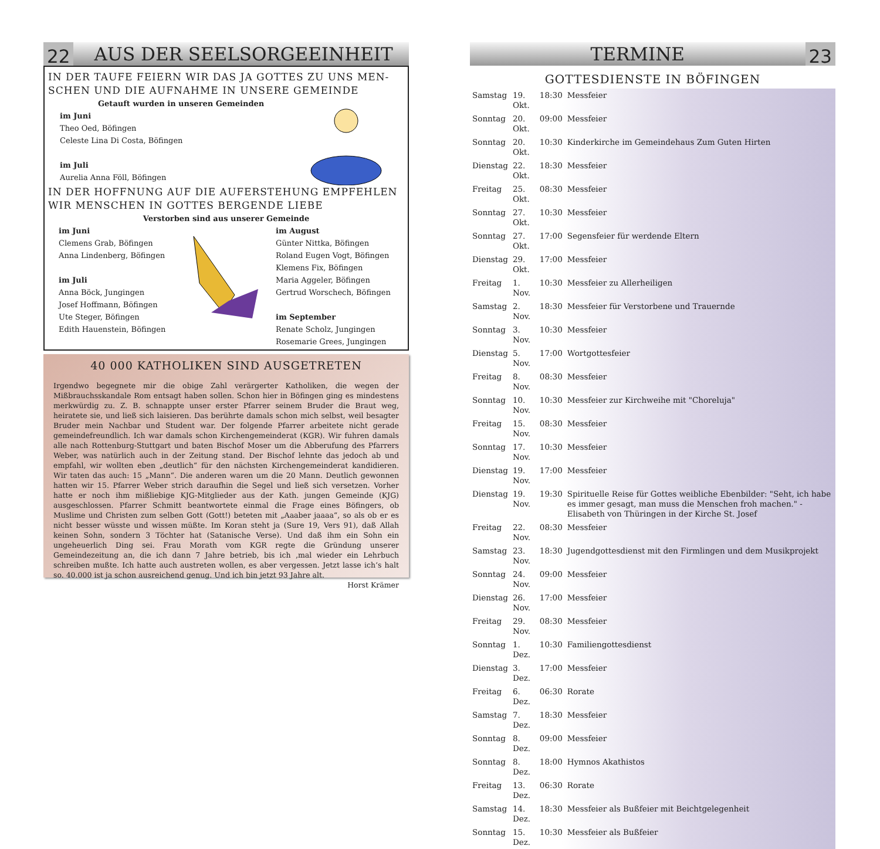22 AUS DER SEELSORGEEINHEIT
IN DER TAUFE FEIERN WIR DAS JA GOTTES ZU UNS MEN-SCHEN UND DIE AUFNAHME IN UNSERE GEMEINDE
Getauft wurden in unseren Gemeinden
im Juni
Theo Oed, Böfingen
Celeste Lina Di Costa, Böfingen
im Juli
Aurelia Anna Föll, Böfingen
IN DER HOFFNUNG AUF DIE AUFERSTEHUNG EMPFEHLEN WIR MENSCHEN IN GOTTES BERGENDE LIEBE
Verstorben sind aus unserer Gemeinde
im Juni
Clemens Grab, Böfingen
Anna Lindenberg, Böfingen
im Juli
Anna Böck, Jungingen
Josef Hoffmann, Böfingen
Ute Steger, Böfingen
Edith Hauenstein, Böfingen
im August
Günter Nittka, Böfingen
Roland Eugen Vogt, Böfingen
Klemens Fix, Böfingen
Maria Aggeler, Böfingen
Gertrud Worschech, Böfingen
im September
Renate Scholz, Jungingen
Rosemarie Grees, Jungingen
40 000 KATHOLIKEN SIND AUSGETRETEN
Irgendwo begegnete mir die obige Zahl verärgerter Katholiken, die wegen der Mißbrauchsskandale Rom entsagt haben sollen. Schon hier in Böfingen ging es mindestens merkwürdig zu. Z. B. schnappte unser erster Pfarrer seinem Bruder die Braut weg, heiratete sie, und ließ sich laisieren. Das berührte damals schon mich selbst, weil besagter Bruder mein Nachbar und Student war. Der folgende Pfarrer arbeitete nicht gerade gemeindefreundlich. Ich war damals schon Kirchengemeinderat (KGR). Wir fuhren damals alle nach Rottenburg-Stuttgart und baten Bischof Moser um die Abberufung des Pfarrers Weber, was natürlich auch in der Zeitung stand. Der Bischof lehnte das jedoch ab und empfahl, wir wollten eben „deutlich“ für den nächsten Kirchengemeinderat kandidieren. Wir taten das auch: 15 „Mann“. Die anderen waren um die 20 Mann. Deutlich gewonnen hatten wir 15. Pfarrer Weber strich daraufhin die Segel und ließ sich versetzen. Vorher hatte er noch ihm mißliebige KJG-Mitglieder aus der Kath. jungen Gemeinde (KJG) ausgeschlossen. Pfarrer Schmitt beantwortete einmal die Frage eines Böfingers, ob Muslime und Christen zum selben Gott (Gott!) beteten mit „Aaaber jaaaa“, so als ob er es nicht besser wüsste und wissen müßte. Im Koran steht ja (Sure 19, Vers 91), daß Allah keinen Sohn, sondern 3 Töchter hat (Satanische Verse). Und daß ihm ein Sohn ein ungeheuerlich Ding sei. Frau Morath vom KGR regte die Gründung unserer Gemeindezeitung an, die ich dann 7 Jahre betrieb, bis ich ‚mal wieder ein Lehrbuch schreiben mußte. Ich hatte auch austreten wollen, es aber vergessen. Jetzt lasse ich‘s halt so. 40.000 ist ja schon ausreichend genug. Und ich bin jetzt 93 Jahre alt.
Horst Krämer
TERMINE 23
GOTTESDIENSTE IN BÖFINGEN
| Samstag | 19. Okt. | 18:30 | Messfeier |
| Sonntag | 20. Okt. | 09:00 | Messfeier |
| Sonntag | 20. Okt. | 10:30 | Kinderkirche im Gemeindehaus Zum Guten Hirten |
| Dienstag | 22. Okt. | 18:30 | Messfeier |
| Freitag | 25. Okt. | 08:30 | Messfeier |
| Sonntag | 27. Okt. | 10:30 | Messfeier |
| Sonntag | 27. Okt. | 17:00 | Segensfeier für werdende Eltern |
| Dienstag | 29. Okt. | 17:00 | Messfeier |
| Freitag | 1. Nov. | 10:30 | Messfeier zu Allerheiligen |
| Samstag | 2. Nov. | 18:30 | Messfeier für Verstorbene und Trauernde |
| Sonntag | 3. Nov. | 10:30 | Messfeier |
| Dienstag | 5. Nov. | 17:00 | Wortgottesfeier |
| Freitag | 8. Nov. | 08:30 | Messfeier |
| Sonntag | 10. Nov. | 10:30 | Messfeier zur Kirchweihe mit "Choreluja" |
| Freitag | 15. Nov. | 08:30 | Messfeier |
| Sonntag | 17. Nov. | 10:30 | Messfeier |
| Dienstag | 19. Nov. | 17:00 | Messfeier |
| Dienstag | 19. Nov. | 19:30 | Spirituelle Reise für Gottes weibliche Ebenbilder: "Seht, ich habe es immer gesagt, man muss die Menschen froh machen." - Elisabeth von Thüringen in der Kirche St. Josef |
| Freitag | 22. Nov. | 08:30 | Messfeier |
| Samstag | 23. Nov. | 18:30 | Jugendgottesdienst mit den Firmlingen und dem Musikprojekt |
| Sonntag | 24. Nov. | 09:00 | Messfeier |
| Dienstag | 26. Nov. | 17:00 | Messfeier |
| Freitag | 29. Nov. | 08:30 | Messfeier |
| Sonntag | 1. Dez. | 10:30 | Familiengottesdienst |
| Dienstag | 3. Dez. | 17:00 | Messfeier |
| Freitag | 6. Dez. | 06:30 | Rorate |
| Samstag | 7. Dez. | 18:30 | Messfeier |
| Sonntag | 8. Dez. | 09:00 | Messfeier |
| Sonntag | 8. Dez. | 18:00 | Hymnos Akathistos |
| Freitag | 13. Dez. | 06:30 | Rorate |
| Samstag | 14. Dez. | 18:30 | Messfeier als Bußfeier mit Beichtgelegenheit |
| Sonntag | 15. Dez. | 10:30 | Messfeier als Bußfeier |